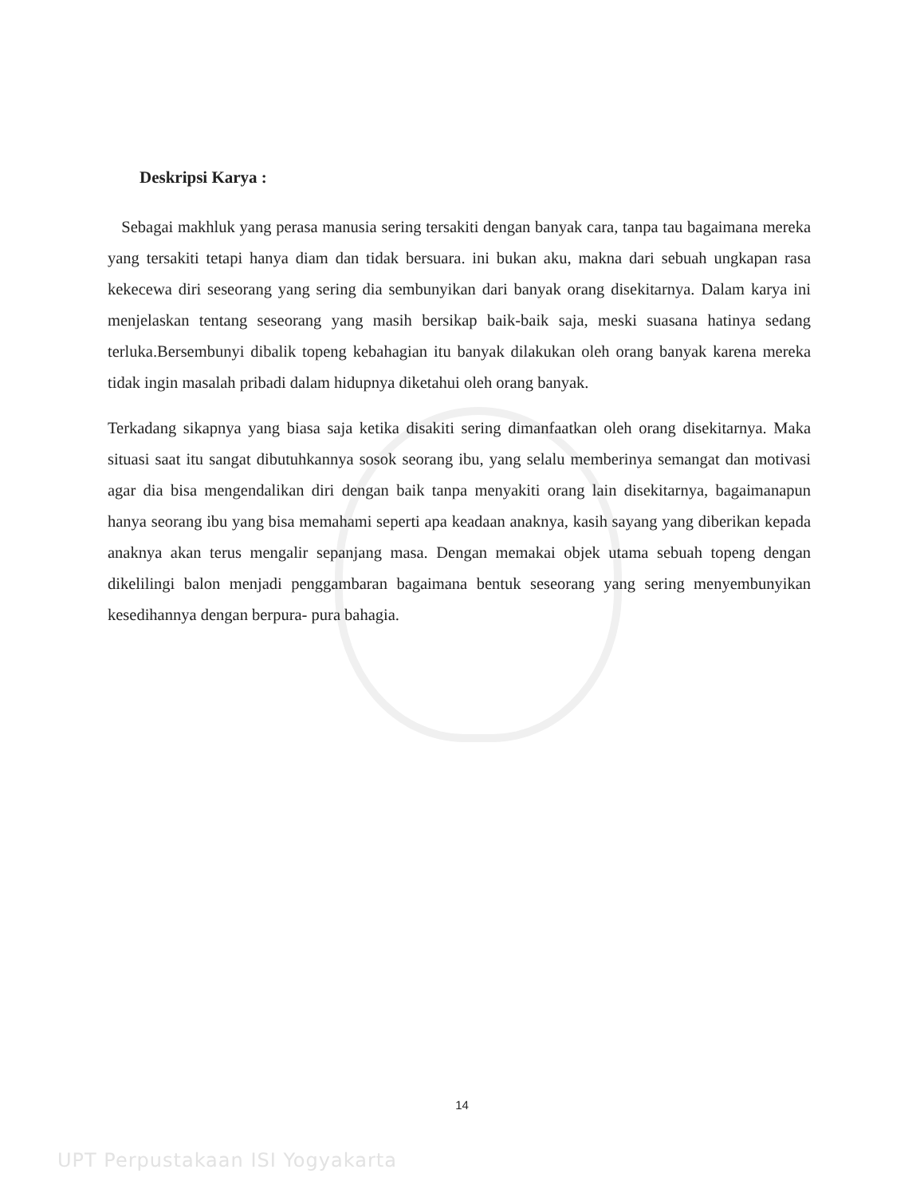Deskripsi Karya :
Sebagai makhluk yang perasa manusia sering tersakiti dengan banyak cara, tanpa tau bagaimana mereka yang tersakiti tetapi hanya diam dan tidak bersuara. ini bukan aku, makna dari sebuah ungkapan rasa kekecewa diri seseorang yang sering dia sembunyikan dari banyak orang disekitarnya. Dalam karya ini menjelaskan tentang seseorang yang masih bersikap baik-baik saja, meski suasana hatinya sedang terluka.Bersembunyi dibalik topeng kebahagian itu banyak dilakukan oleh orang banyak karena mereka tidak ingin masalah pribadi dalam hidupnya diketahui oleh orang banyak.
Terkadang sikapnya yang biasa saja ketika disakiti sering dimanfaatkan oleh orang disekitarnya. Maka situasi saat itu sangat dibutuhkannya sosok seorang ibu, yang selalu memberinya semangat dan motivasi agar dia bisa mengendalikan diri dengan baik tanpa menyakiti orang lain disekitarnya, bagaimanapun hanya seorang ibu yang bisa memahami seperti apa keadaan anaknya, kasih sayang yang diberikan kepada anaknya akan terus mengalir sepanjang masa. Dengan memakai objek utama sebuah topeng dengan dikelilingi balon menjadi penggambaran bagaimana bentuk seseorang yang sering menyembunyikan kesedihannya dengan berpura- pura bahagia.
14
UPT Perpustakaan ISI Yogyakarta